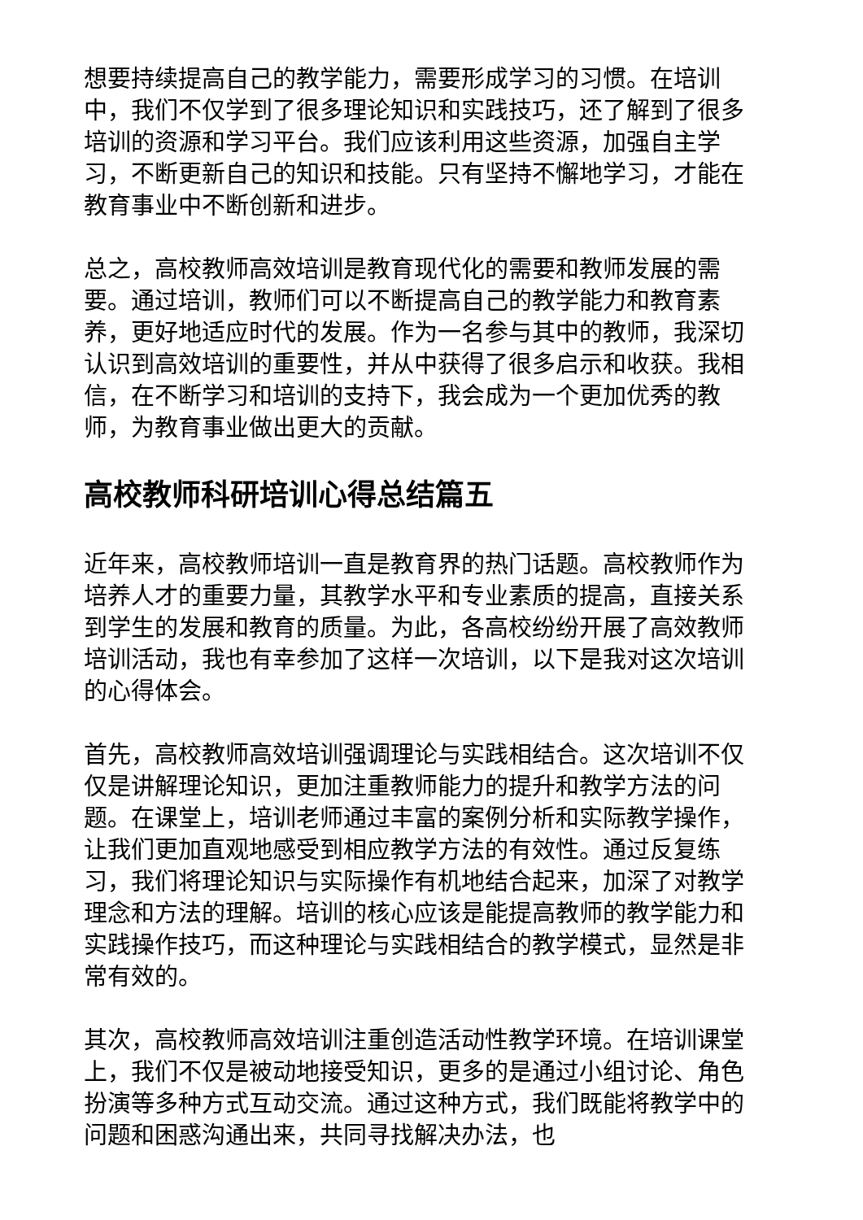想要持续提高自己的教学能力，需要形成学习的习惯。在培训中，我们不仅学到了很多理论知识和实践技巧，还了解到了很多培训的资源和学习平台。我们应该利用这些资源，加强自主学习，不断更新自己的知识和技能。只有坚持不懈地学习，才能在教育事业中不断创新和进步。
总之，高校教师高效培训是教育现代化的需要和教师发展的需要。通过培训，教师们可以不断提高自己的教学能力和教育素养，更好地适应时代的发展。作为一名参与其中的教师，我深切认识到高效培训的重要性，并从中获得了很多启示和收获。我相信，在不断学习和培训的支持下，我会成为一个更加优秀的教师，为教育事业做出更大的贡献。
高校教师科研培训心得总结篇五
近年来，高校教师培训一直是教育界的热门话题。高校教师作为培养人才的重要力量，其教学水平和专业素质的提高，直接关系到学生的发展和教育的质量。为此，各高校纷纷开展了高效教师培训活动，我也有幸参加了这样一次培训，以下是我对这次培训的心得体会。
首先，高校教师高效培训强调理论与实践相结合。这次培训不仅仅是讲解理论知识，更加注重教师能力的提升和教学方法的问题。在课堂上，培训老师通过丰富的案例分析和实际教学操作，让我们更加直观地感受到相应教学方法的有效性。通过反复练习，我们将理论知识与实际操作有机地结合起来，加深了对教学理念和方法的理解。培训的核心应该是能提高教师的教学能力和实践操作技巧，而这种理论与实践相结合的教学模式，显然是非常有效的。
其次，高校教师高效培训注重创造活动性教学环境。在培训课堂上，我们不仅是被动地接受知识，更多的是通过小组讨论、角色扮演等多种方式互动交流。通过这种方式，我们既能将教学中的问题和困惑沟通出来，共同寻找解决办法，也